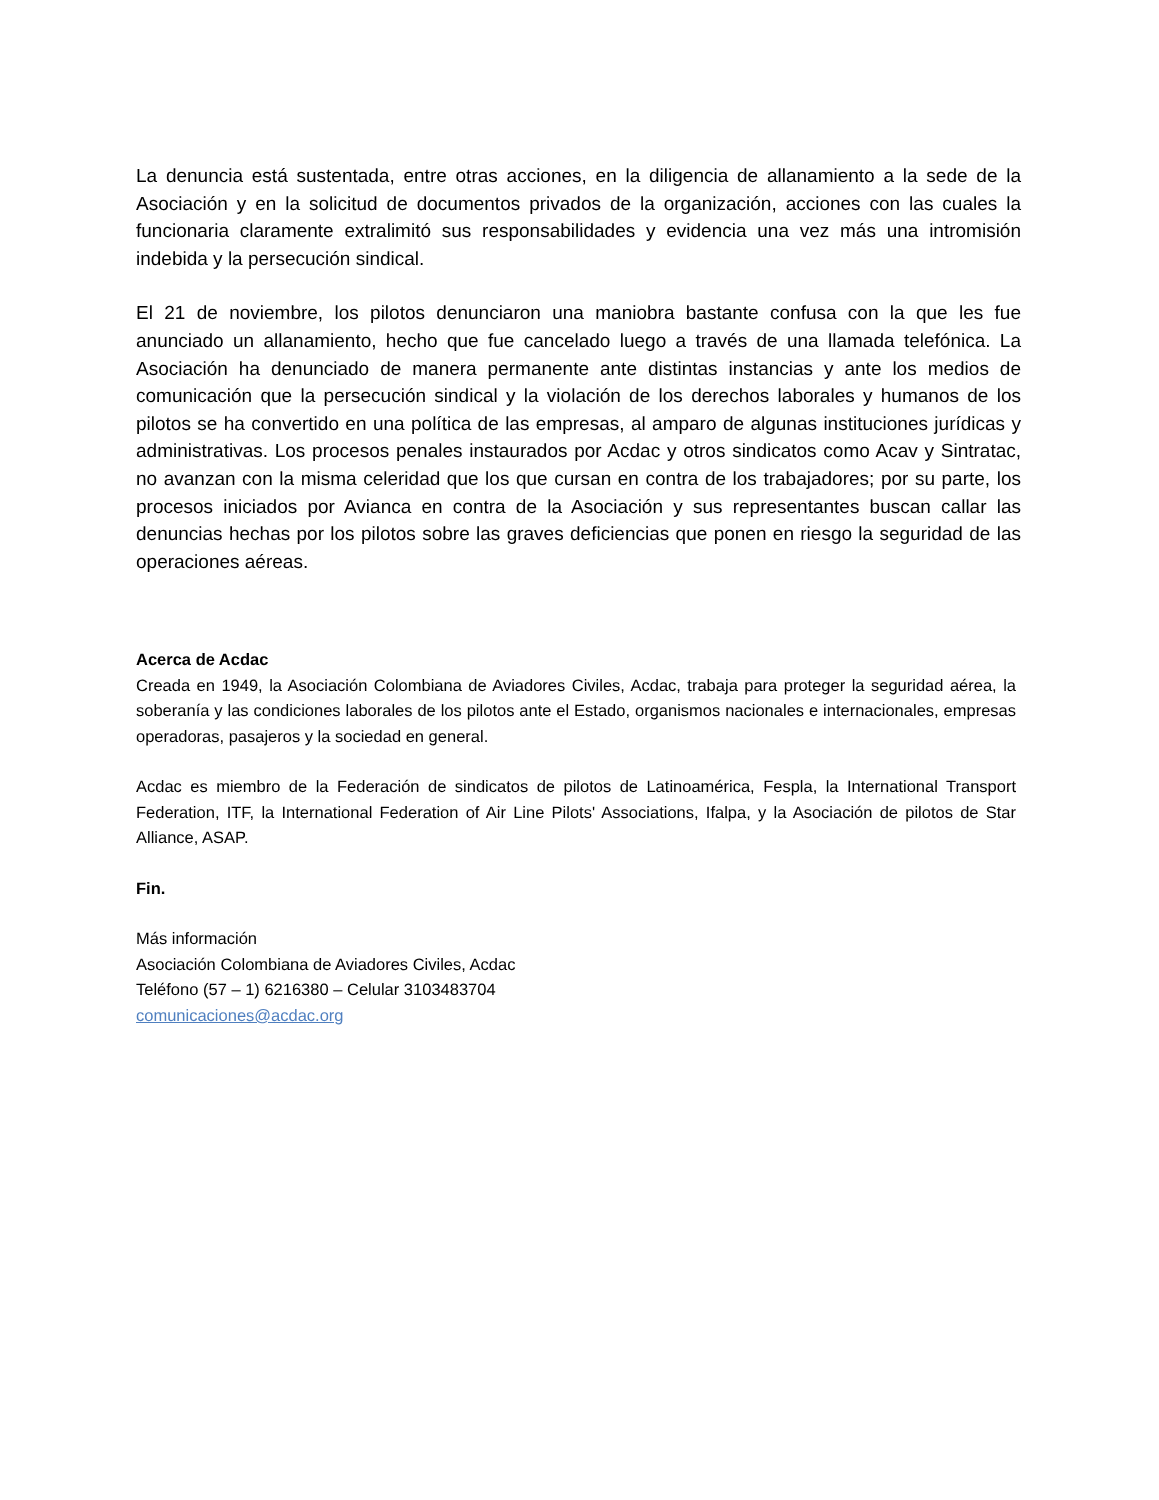La denuncia está sustentada, entre otras acciones, en la diligencia de allanamiento a la sede de la Asociación y en la solicitud de documentos privados de la organización, acciones con las cuales la funcionaria claramente extralimitó sus responsabilidades y evidencia una vez más una intromisión indebida y la persecución sindical.
El 21 de noviembre, los pilotos denunciaron una maniobra bastante confusa con la que les fue anunciado un allanamiento, hecho que fue cancelado luego a través de una llamada telefónica. La Asociación ha denunciado de manera permanente ante distintas instancias y ante los medios de comunicación que la persecución sindical y la violación de los derechos laborales y humanos de los pilotos se ha convertido en una política de las empresas, al amparo de algunas instituciones jurídicas y administrativas. Los procesos penales instaurados por Acdac y otros sindicatos como Acav y Sintratac, no avanzan con la misma celeridad que los que cursan en contra de los trabajadores; por su parte, los procesos iniciados por Avianca en contra de la Asociación y sus representantes buscan callar las denuncias hechas por los pilotos sobre las graves deficiencias que ponen en riesgo la seguridad de las operaciones aéreas.
Acerca de Acdac
Creada en 1949, la Asociación Colombiana de Aviadores Civiles, Acdac, trabaja para proteger la seguridad aérea, la soberanía y las condiciones laborales de los pilotos ante el Estado, organismos nacionales e internacionales, empresas operadoras, pasajeros y la sociedad en general.
Acdac es miembro de la Federación de sindicatos de pilotos de Latinoamérica, Fespla, la International Transport Federation, ITF, la International Federation of Air Line Pilots' Associations, Ifalpa, y la Asociación de pilotos de Star Alliance, ASAP.
Fin.
Más información
Asociación Colombiana de Aviadores Civiles, Acdac
Teléfono (57 – 1) 6216380 – Celular 3103483704
comunicaciones@acdac.org